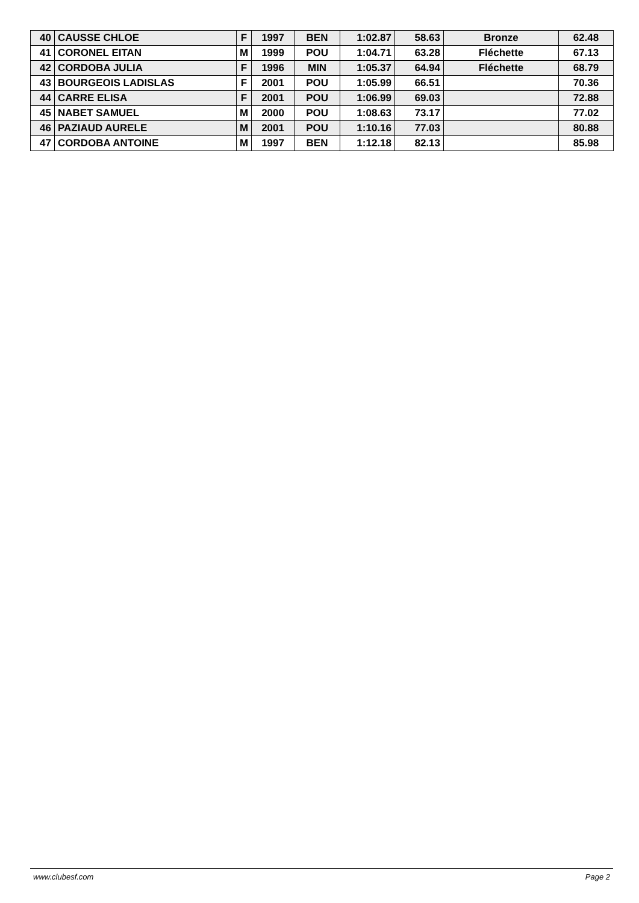| 40 | CAUSSE CHLOE | F | 1997 | BEN | 1:02.87 | 58.63 | Bronze | 62.48 |
| 41 | CORONEL EITAN | M | 1999 | POU | 1:04.71 | 63.28 | Fléchette | 67.13 |
| 42 | CORDOBA JULIA | F | 1996 | MIN | 1:05.37 | 64.94 | Fléchette | 68.79 |
| 43 | BOURGEOIS LADISLAS | F | 2001 | POU | 1:05.99 | 66.51 | | 70.36 |
| 44 | CARRE ELISA | F | 2001 | POU | 1:06.99 | 69.03 | | 72.88 |
| 45 | NABET SAMUEL | M | 2000 | POU | 1:08.63 | 73.17 | | 77.02 |
| 46 | PAZIAUD AURELE | M | 2001 | POU | 1:10.16 | 77.03 | | 80.88 |
| 47 | CORDOBA ANTOINE | M | 1997 | BEN | 1:12.18 | 82.13 | | 85.98 |
www.clubesf.com Page 2